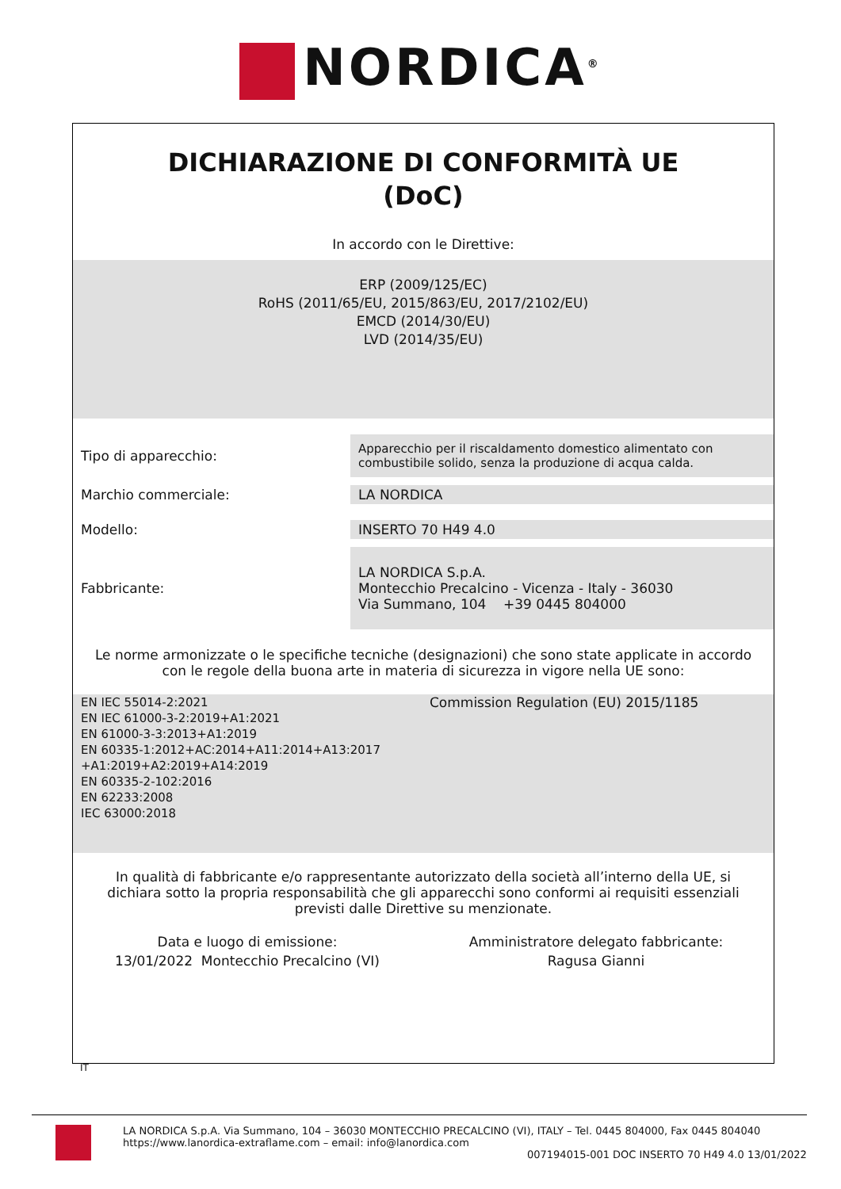NORDICA<sup>®</sup>
DICHIARAZIONE DI CONFORMITÀ UE
(DoC)
In accordo con le Direttive:
ERP (2009/125/EC)
RoHS (2011/65/EU, 2015/863/EU, 2017/2102/EU)
EMCD (2014/30/EU)
LVD (2014/35/EU)
| Tipo di apparecchio: | Apparecchio per il riscaldamento domestico alimentato con combustibile solido, senza la produzione di acqua calda. |
| Marchio commerciale: | LA NORDICA |
| Modello: | INSERTO 70 H49 4.0 |
| Fabbricante: | LA NORDICA S.p.A. Montecchio Precalcino - Vicenza - Italy - 36030 Via Summano, 104 +39 0445 804000 |
Le norme armonizzate o le specifiche tecniche (designazioni) che sono state applicate in accordo con le regole della buona arte in materia di sicurezza in vigore nella UE sono:
EN IEC 55014-2:2021
EN IEC 61000-3-2:2019+A1:2021
EN 61000-3-3:2013+A1:2019
EN 60335-1:2012+AC:2014+A11:2014+A13:2017
+A1:2019+A2:2019+A14:2019
EN 60335-2-102:2016
EN 62233:2008
IEC 63000:2018
Commission Regulation (EU) 2015/1185
In qualità di fabbricante e/o rappresentante autorizzato della società all’interno della UE, si dichiara sotto la propria responsabilità che gli apparecchi sono conformi ai requisiti essenziali previsti dalle Direttive su menzionate.
Data e luogo di emissione:
13/01/2022 Montecchio Precalcino (VI)
Amministratore delegato fabbricante:
Ragusa Gianni
IT
LA NORDICA S.p.A. Via Summano, 104 – 36030 MONTECCHIO PRECALCINO (VI), ITALY – Tel. 0445 804000, Fax 0445 804040
https://www.lanordica-extraflame.com – email: info@lanordica.com
007194015-001 DOC INSERTO 70 H49 4.0 13/01/2022